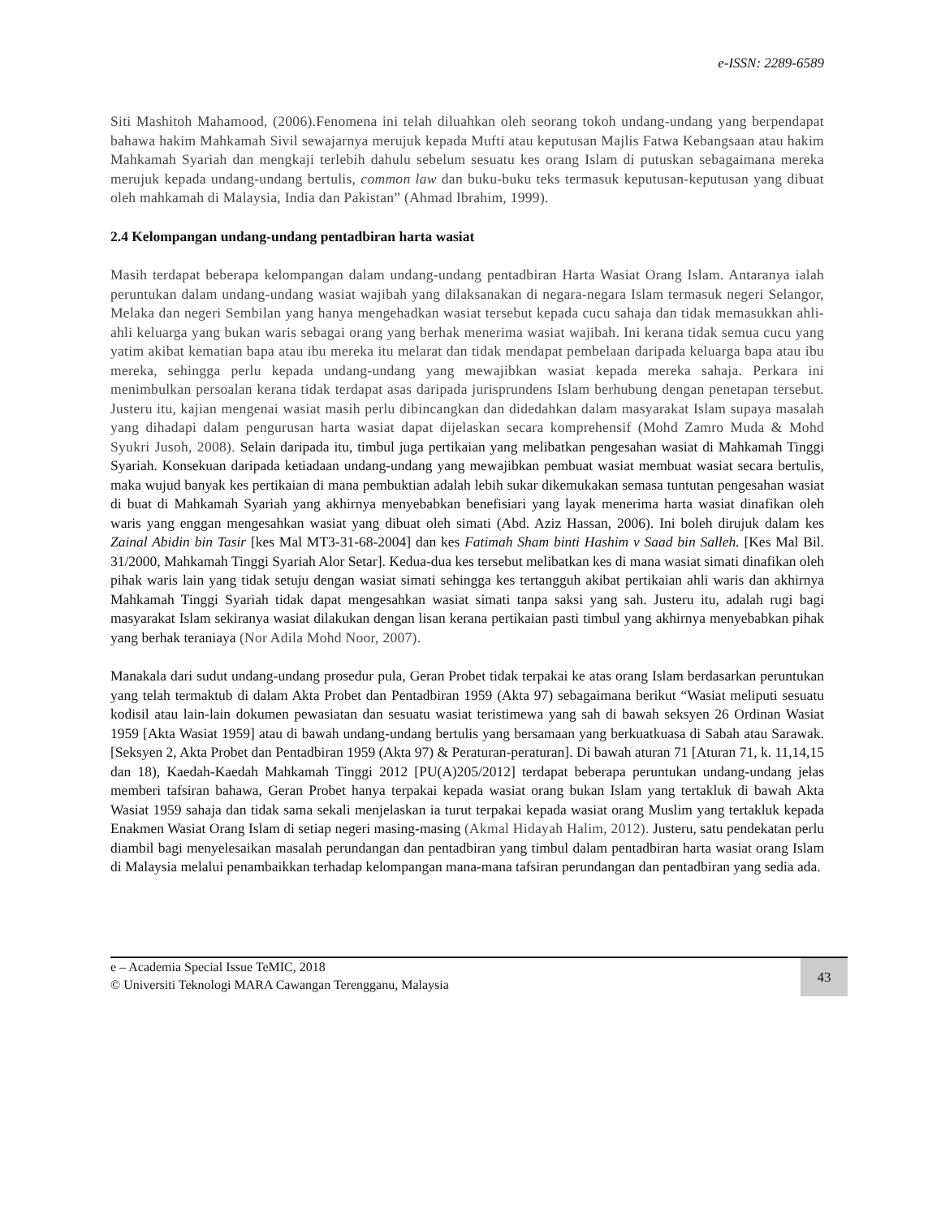e-ISSN: 2289-6589
Siti Mashitoh Mahamood, (2006).Fenomena ini telah diluahkan oleh seorang tokoh undang-undang yang berpendapat bahawa hakim Mahkamah Sivil sewajarnya merujuk kepada Mufti atau keputusan Majlis Fatwa Kebangsaan atau hakim Mahkamah Syariah dan mengkaji terlebih dahulu sebelum sesuatu kes orang Islam di putuskan sebagaimana mereka merujuk kepada undang-undang bertulis, common law dan buku-buku teks termasuk keputusan-keputusan yang dibuat oleh mahkamah di Malaysia, India dan Pakistan” (Ahmad Ibrahim, 1999).
2.4 Kelompangan undang-undang pentadbiran harta wasiat
Masih terdapat beberapa kelompangan dalam undang-undang pentadbiran Harta Wasiat Orang Islam. Antaranya ialah peruntukan dalam undang-undang wasiat wajibah yang dilaksanakan di negara-negara Islam termasuk negeri Selangor, Melaka dan negeri Sembilan yang hanya mengehadkan wasiat tersebut kepada cucu sahaja dan tidak memasukkan ahli-ahli keluarga yang bukan waris sebagai orang yang berhak menerima wasiat wajibah. Ini kerana tidak semua cucu yang yatim akibat kematian bapa atau ibu mereka itu melarat dan tidak mendapat pembelaan daripada keluarga bapa atau ibu mereka, sehingga perlu kepada undang-undang yang mewajibkan wasiat kepada mereka sahaja. Perkara ini menimbulkan persoalan kerana tidak terdapat asas daripada jurisprundens Islam berhubung dengan penetapan tersebut. Justeru itu, kajian mengenai wasiat masih perlu dibincangkan dan didedahkan dalam masyarakat Islam supaya masalah yang dihadapi dalam pengurusan harta wasiat dapat dijelaskan secara komprehensif (Mohd Zamro Muda & Mohd Syukri Jusoh, 2008). Selain daripada itu, timbul juga pertikaian yang melibatkan pengesahan wasiat di Mahkamah Tinggi Syariah. Konsekuan daripada ketiadaan undang-undang yang mewajibkan pembuat wasiat membuat wasiat secara bertulis, maka wujud banyak kes pertikaian di mana pembuktian adalah lebih sukar dikemukakan semasa tuntutan pengesahan wasiat di buat di Mahkamah Syariah yang akhirnya menyebabkan benefisiari yang layak menerima harta wasiat dinafikan oleh waris yang enggan mengesahkan wasiat yang dibuat oleh simati (Abd. Aziz Hassan, 2006). Ini boleh dirujuk dalam kes Zainal Abidin bin Tasir [kes Mal MT3-31-68-2004] dan kes Fatimah Sham binti Hashim v Saad bin Salleh. [Kes Mal Bil. 31/2000, Mahkamah Tinggi Syariah Alor Setar]. Kedua-dua kes tersebut melibatkan kes di mana wasiat simati dinafikan oleh pihak waris lain yang tidak setuju dengan wasiat simati sehingga kes tertangguh akibat pertikaian ahli waris dan akhirnya Mahkamah Tinggi Syariah tidak dapat mengesahkan wasiat simati tanpa saksi yang sah. Justeru itu, adalah rugi bagi masyarakat Islam sekiranya wasiat dilakukan dengan lisan kerana pertikaian pasti timbul yang akhirnya menyebabkan pihak yang berhak teraniaya (Nor Adila Mohd Noor, 2007).
Manakala dari sudut undang-undang prosedur pula, Geran Probet tidak terpakai ke atas orang Islam berdasarkan peruntukan yang telah termaktub di dalam Akta Probet dan Pentadbiran 1959 (Akta 97) sebagaimana berikut “Wasiat meliputi sesuatu kodisil atau lain-lain dokumen pewasiatan dan sesuatu wasiat teristimewa yang sah di bawah seksyen 26 Ordinan Wasiat 1959 [Akta Wasiat 1959] atau di bawah undang-undang bertulis yang bersamaan yang berkuatkuasa di Sabah atau Sarawak. [Seksyen 2, Akta Probet dan Pentadbiran 1959 (Akta 97) & Peraturan-peraturan]. Di bawah aturan 71 [Aturan 71, k. 11,14,15 dan 18), Kaedah-Kaedah Mahkamah Tinggi 2012 [PU(A)205/2012] terdapat beberapa peruntukan undang-undang jelas memberi tafsiran bahawa, Geran Probet hanya terpakai kepada wasiat orang bukan Islam yang tertakluk di bawah Akta Wasiat 1959 sahaja dan tidak sama sekali menjelaskan ia turut terpakai kepada wasiat orang Muslim yang tertakluk kepada Enakmen Wasiat Orang Islam di setiap negeri masing-masing (Akmal Hidayah Halim, 2012). Justeru, satu pendekatan perlu diambil bagi menyelesaikan masalah perundangan dan pentadbiran yang timbul dalam pentadbiran harta wasiat orang Islam di Malaysia melalui penambaikkan terhadap kelompangan mana-mana tafsiran perundangan dan pentadbiran yang sedia ada.
43
e – Academia Special Issue TeMIC, 2018
© Universiti Teknologi MARA Cawangan Terengganu, Malaysia